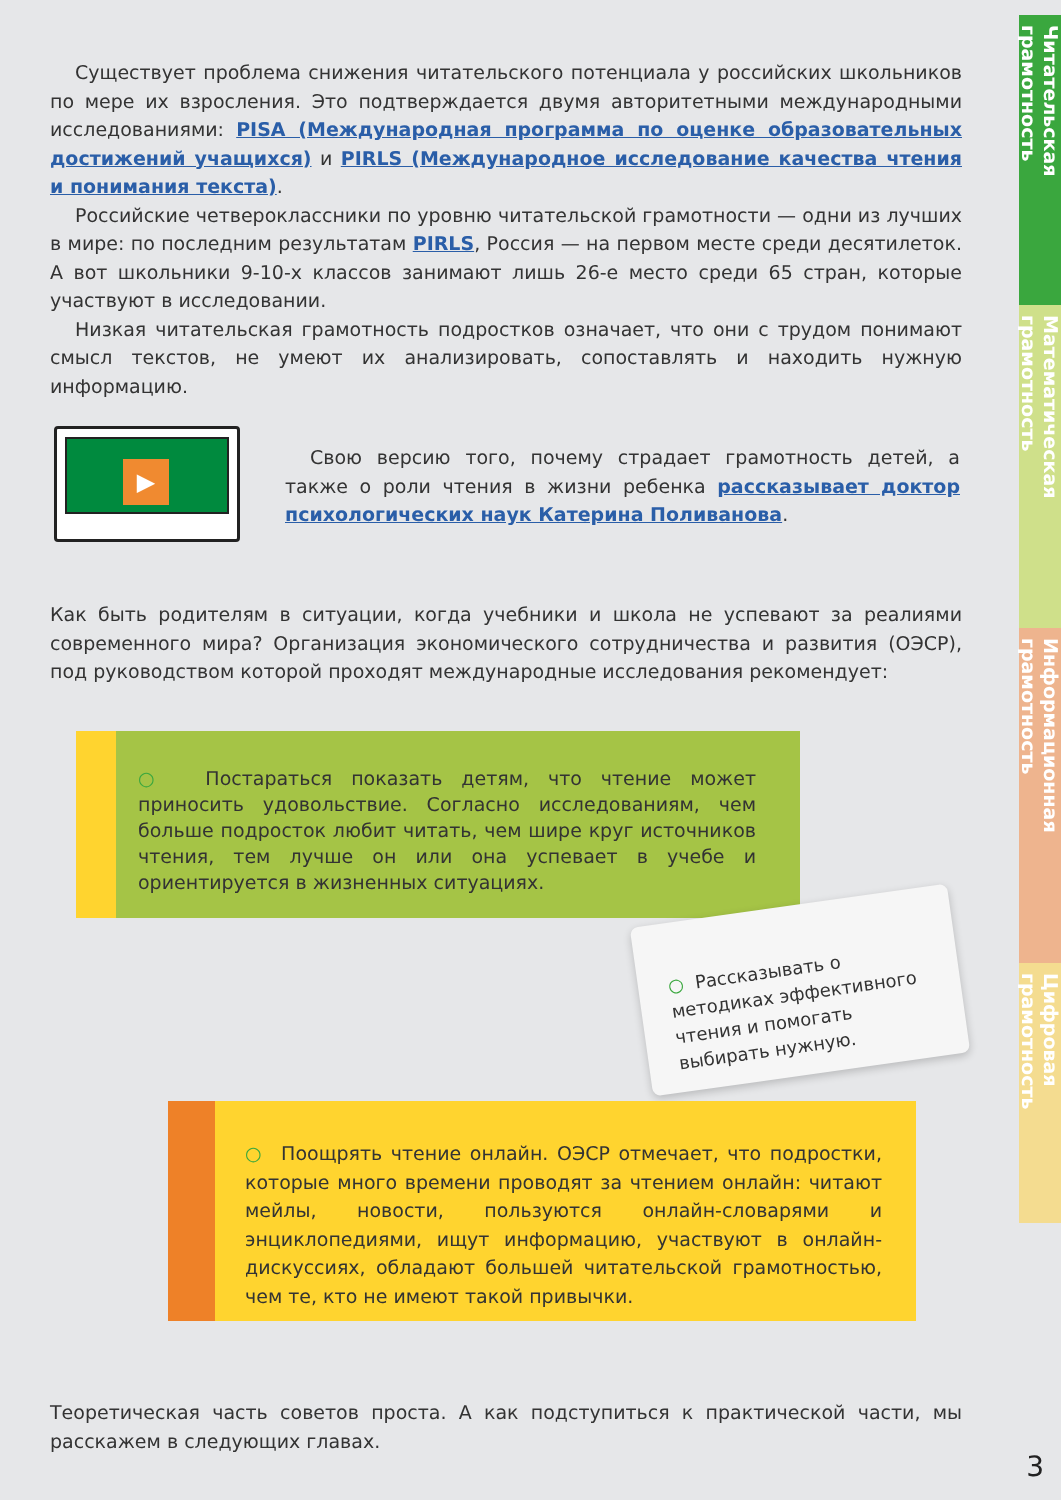Читательская грамотность
Математическая грамотность
Информационная грамотность
Цифровая грамотность
Существует проблема снижения читательского потенциала у российских школьников по мере их взросления. Это подтверждается двумя авторитетными международными исследованиями: PISA (Международная программа по оценке образовательных достижений учащихся) и PIRLS (Международное исследование качества чтения и понимания текста).
Российские четвероклассники по уровню читательской грамотности — одни из лучших в мире: по последним результатам PIRLS, Россия — на первом месте среди десятилеток. А вот школьники 9-10-х классов занимают лишь 26-е место среди 65 стран, которые участвуют в исследовании.
Низкая читательская грамотность подростков означает, что они с трудом понимают смысл текстов, не умеют их анализировать, сопоставлять и находить нужную информацию.
▶
Свою версию того, почему страдает грамотность детей, а также о роли чтения в жизни ребенка рассказывает доктор психологических наук Катерина Поливанова.
Как быть родителям в ситуации, когда учебники и школа не успевают за реалиями современного мира? Организация экономического сотрудничества и развития (ОЭСР), под руководством которой проходят международные исследования рекомендует:
○ Постараться показать детям, что чтение может приносить удовольствие. Согласно исследованиям, чем больше подросток любит читать, чем шире круг источников чтения, тем лучше он или она успевает в учебе и ориентируется в жизненных ситуациях.
○ Рассказывать о методиках эффективного чтения и помогать выбирать нужную.
○ Поощрять чтение онлайн. ОЭСР отмечает, что подростки, которые много времени проводят за чтением онлайн: читают мейлы, новости, пользуются онлайн-словарями и энциклопедиями, ищут информацию, участвуют в онлайн-дискуссиях, обладают большей читательской грамотностью, чем те, кто не имеют такой привычки.
Теоретическая часть советов проста. А как подступиться к практической части, мы расскажем в следующих главах.
3